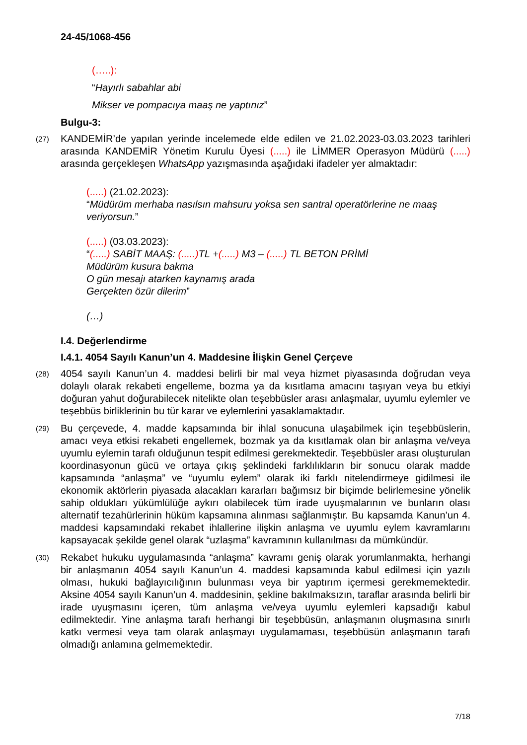24-45/1068-456
(…..):
“Hayırlı sabahlar abi
Mikser ve pompacıya maaş ne yaptınız”
Bulgu-3:
(27)
KANDEMİR’de yapılan yerinde incelemede elde edilen ve 21.02.2023-03.03.2023 tarihleri arasında KANDEMİR Yönetim Kurulu Üyesi (.....) ile LİMMER Operasyon Müdürü (.....) arasında gerçekleşen WhatsApp yazışmasında aşağıdaki ifadeler yer almaktadır:
(.....) (21.02.2023):
“Müdürüm merhaba nasılsın mahsuru yoksa sen santral operatörlerine ne maaş veriyorsun.”
(.....) (03.03.2023):
“(.....) SABİT MAAŞ: (.....) TL +(.....) M3 – (.....) TL BETON PRİMİ
Müdürüm kusura bakma
O gün mesajı atarken kaynamış arada
Gerçekten özür dilerim”
(…)
I.4. Değerlendirme
I.4.1. 4054 Sayılı Kanun’un 4. Maddesine İlişkin Genel Çerçeve
(28)
4054 sayılı Kanun’un 4. maddesi belirli bir mal veya hizmet piyasasında doğrudan veya dolaylı olarak rekabeti engelleme, bozma ya da kısıtlama amacını taşıyan veya bu etkiyi doğuran yahut doğurabilecek nitelikte olan teşebbüsler arası anlaşmalar, uyumlu eylemler ve teşebbüs birliklerinin bu tür karar ve eylemlerini yasaklamaktadır.
(29)
Bu çerçevede, 4. madde kapsamında bir ihlal sonucuna ulaşabilmek için teşebbüslerin, amacı veya etkisi rekabeti engellemek, bozmak ya da kısıtlamak olan bir anlaşma ve/veya uyumlu eylemin tarafı olduğunun tespit edilmesi gerekmektedir. Teşebbüsler arası oluşturulan koordinasyonun gücü ve ortaya çıkış şeklindeki farklılıkların bir sonucu olarak madde kapsamında “anlaşma” ve “uyumlu eylem” olarak iki farklı nitelendirmeye gidilmesi ile ekonomik aktörlerin piyasada alacakları kararları bağımsız bir biçimde belirlemesine yönelik sahip oldukları yükümlülüğe aykırı olabilecek tüm irade uyuşmalarının ve bunların olası alternatif tezahürlerinin hüküm kapsamına alınması sağlanmıştır. Bu kapsamda Kanun’un 4. maddesi kapsamındaki rekabet ihlallerine ilişkin anlaşma ve uyumlu eylem kavramlarını kapsayacak şekilde genel olarak “uzlaşma” kavramının kullanılması da mümkündür.
(30)
Rekabet hukuku uygulamasında “anlaşma” kavramı geniş olarak yorumlanmakta, herhangi bir anlaşmanın 4054 sayılı Kanun’un 4. maddesi kapsamında kabul edilmesi için yazılı olması, hukuki bağlayıcılığının bulunması veya bir yaptırım içermesi gerekmemektedir. Aksine 4054 sayılı Kanun’un 4. maddesinin, şekline bakılmaksızın, taraflar arasında belirli bir irade uyuşmasını içeren, tüm anlaşma ve/veya uyumlu eylemleri kapsadığı kabul edilmektedir. Yine anlaşma tarafı herhangi bir teşebbüsün, anlaşmanın oluşmasına sınırlı katkı vermesi veya tam olarak anlaşmayı uygulamaması, teşebbüsün anlaşmanın tarafı olmadığı anlamına gelmemektedir.
7/18